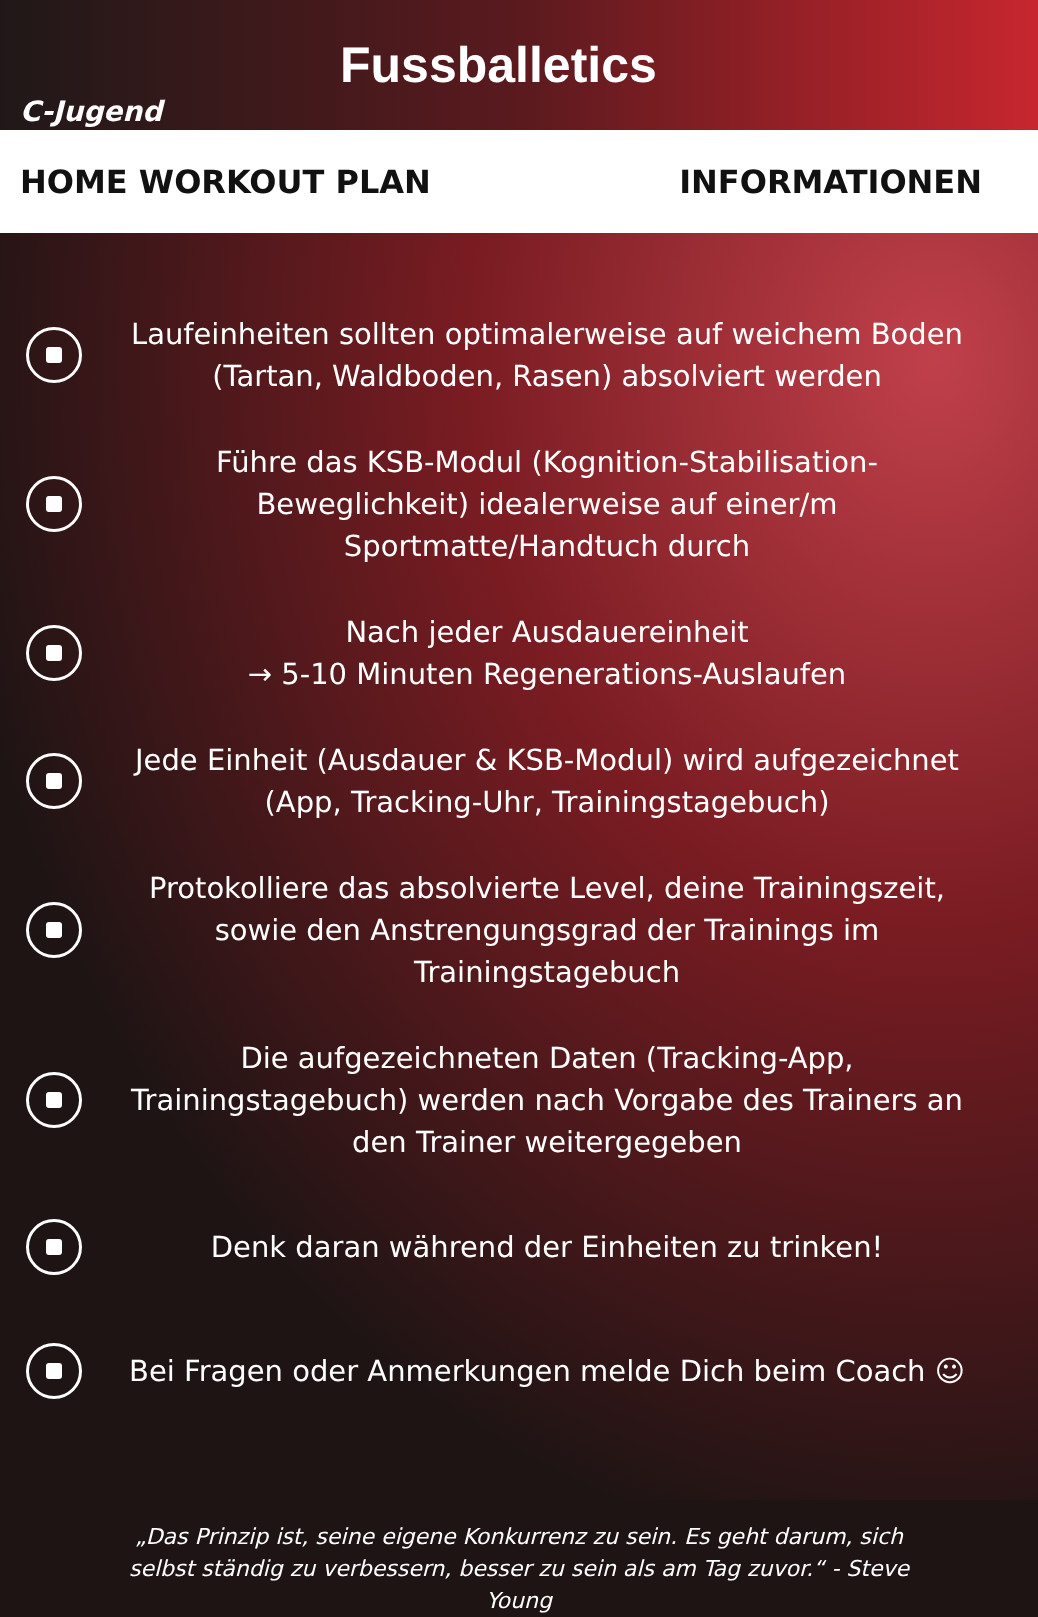C-Jugend
Fussballetics
HOME WORKOUT PLAN INFORMATIONEN
Laufeinheiten sollten optimalerweise auf weichem Boden (Tartan, Waldboden, Rasen) absolviert werden
Führe das KSB-Modul (Kognition-Stabilisation-Beweglichkeit) idealerweise auf einer/m Sportmatte/Handtuch durch
Nach jeder Ausdauereinheit
→ 5-10 Minuten Regenerations-Auslaufen
Jede Einheit (Ausdauer & KSB-Modul) wird aufgezeichnet (App, Tracking-Uhr, Trainingstagebuch)
Protokolliere das absolvierte Level, deine Trainingszeit, sowie den Anstrengungsgrad der Trainings im Trainingstagebuch
Die aufgezeichneten Daten (Tracking-App, Trainingstagebuch) werden nach Vorgabe des Trainers an den Trainer weitergegeben
Denk daran während der Einheiten zu trinken!
Bei Fragen oder Anmerkungen melde Dich beim Coach ☺
„Das Prinzip ist, seine eigene Konkurrenz zu sein. Es geht darum, sich selbst ständig zu verbessern, besser zu sein als am Tag zuvor.“ - Steve Young